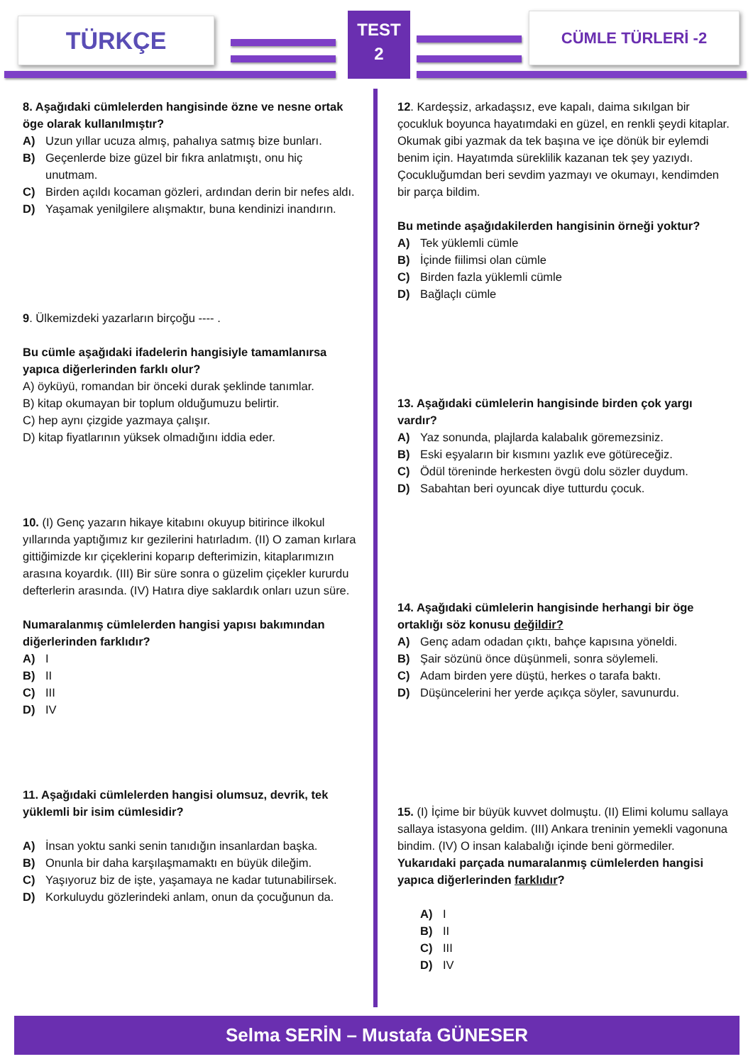TÜRKÇE
TEST
2
CÜMLE TÜRLERİ -2
8. Aşağıdaki cümlelerden hangisinde özne ve nesne ortak öge olarak kullanılmıştır?
A) Uzun yıllar ucuza almış, pahalıya satmış bize bunları.
B) Geçenlerde bize güzel bir fıkra anlatmıştı, onu hiç unutmam.
C) Birden açıldı kocaman gözleri, ardından derin bir nefes aldı.
D) Yaşamak yenilgilere alışmaktır, buna kendinizi inandırın.
9. Ülkemizdeki yazarların birçoğu ---- .
Bu cümle aşağıdaki ifadelerin hangisiyle tamamlanırsa yapıca diğerlerinden farklı olur?
A) öyküyü, romandan bir önceki durak şeklinde tanımlar.
B) kitap okumayan bir toplum olduğumuzu belirtir.
C) hep aynı çizgide yazmaya çalışır.
D) kitap fiyatlarının yüksek olmadığını iddia eder.
10. (I) Genç yazarın hikaye kitabını okuyup bitirince ilkokul yıllarında yaptığımız kır gezilerini hatırladım. (II) O zaman kırlara gittiğimizde kır çiçeklerini koparıp defterimizin, kitaplarımızın arasına koyardık. (III) Bir süre sonra o güzelim çiçekler kururdu defterlerin arasında. (IV) Hatıra diye saklardık onları uzun süre.
Numaralanmış cümlelerden hangisi yapısı bakımından diğerlerinden farklıdır?
A) I
B) II
C) III
D) IV
11. Aşağıdaki cümlelerden hangisi olumsuz, devrik, tek yüklemli bir isim cümlesidir?
A) İnsan yoktu sanki senin tanıdığın insanlardan başka.
B) Onunla bir daha karşılaşmamaktı en büyük dileğim.
C) Yaşıyoruz biz de işte, yaşamaya ne kadar tutunabilirsek.
D) Korkuluydu gözlerindeki anlam, onun da çocuğunun da.
12. Kardeşsiz, arkadaşsız, eve kapalı, daima sıkılgan bir çocukluk boyunca hayatımdaki en güzel, en renkli şeydi kitaplar. Okumak gibi yazmak da tek başına ve içe dönük bir eylemdi benim için. Hayatımda süreklilik kazanan tek şey yazıydı. Çocukluğumdan beri sevdim yazmayı ve okumayı, kendimden bir parça bildim.
Bu metinde aşağıdakilerden hangisinin örneği yoktur?
A) Tek yüklemli cümle
B) İçinde fiilimsi olan cümle
C) Birden fazla yüklemli cümle
D) Bağlaçlı cümle
13. Aşağıdaki cümlelerin hangisinde birden çok yargı vardır?
A) Yaz sonunda, plajlarda kalabalık göremezsiniz.
B) Eski eşyaların bir kısmını yazlık eve götüreceğiz.
C) Ödül töreninde herkesten övgü dolu sözler duydum.
D) Sabahtan beri oyuncak diye tutturdu çocuk.
14. Aşağıdaki cümlelerin hangisinde herhangi bir öge ortaklığı söz konusu değildir?
A) Genç adam odadan çıktı, bahçe kapısına yöneldi.
B) Şair sözünü önce düşünmeli, sonra söylemeli.
C) Adam birden yere düştü, herkes o tarafa baktı.
D) Düşüncelerini her yerde açıkça söyler, savunurdu.
15. (I) İçime bir büyük kuvvet dolmuştu. (II) Elimi kolumu sallaya sallaya istasyona geldim. (III) Ankara treninin yemekli vagonuna bindim. (IV) O insan kalabalığı içinde beni görmediler.
Yukarıdaki parçada numaralanmış cümlelerden hangisi yapıca diğerlerinden farklıdır?
A) I
B) II
C) III
D) IV
Selma SERİN – Mustafa GÜNESER